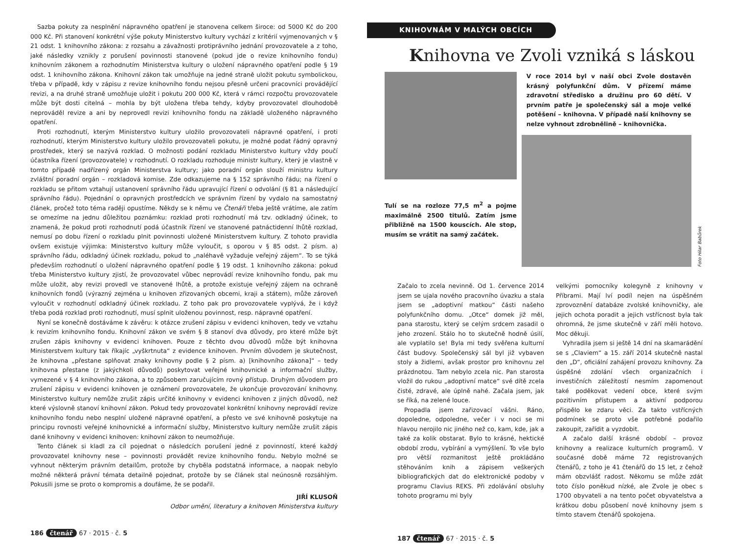Sazba pokuty za nesplnění nápravného opatření je stanovena celkem široce: od 5000 Kč do 200 000 Kč. Při stanovení konkrétní výše pokuty Ministerstvo kultury vychází z kritérií vyjmenovaných v § 21 odst. 1 knihovního zákona: z rozsahu a závažnosti protiprávního jednání provozovatele a z toho, jaké následky vznikly z porušení povinnosti stanovené (pokud jde o revize knihovního fondu) knihovním zákonem a rozhodnutím Ministerstva kultury o uložení nápravného opatření podle § 19 odst. 1 knihovního zákona. Knihovní zákon tak umožňuje na jedné straně uložit pokutu symbolickou, třeba v případě, kdy v zápisu z revize knihovního fondu nejsou přesně určeni pracovníci provádějící revizi, a na druhé straně umožňuje uložit i pokutu 200 000 Kč, která v rámci rozpočtu provozovatele může být dosti citelná – mohla by být uložena třeba tehdy, kdyby provozovatel dlouhodobě neprováděl revize a ani by neprovedl revizi knihovního fondu na základě uloženého nápravného opatření.
Proti rozhodnutí, kterým Ministerstvo kultury uložilo provozovateli nápravné opatření, i proti rozhodnutí, kterým Ministerstvo kultury uložilo provozovateli pokutu, je možné podat řádný opravný prostředek, který se nazývá rozklad. O možnosti podání rozkladu Ministerstvo kultury vždy poučí účastníka řízení (provozovatele) v rozhodnutí. O rozkladu rozhoduje ministr kultury, který je vlastně v tomto případě nadřízený orgán Ministerstva kultury; jako poradní orgán slouží ministru kultury zvláštní poradní orgán – rozkladová komise. Zde odkazujeme na § 152 správního řádu; na řízení o rozkladu se přitom vztahují ustanovení správního řádu upravující řízení o odvolání (§ 81 a následující správního řádu). Pojednání o opravných prostředcích ve správním řízení by vydalo na samostatný článek, pročež toto téma raději opustíme. Někdy se k němu ve Čtenáři třeba ještě vrátíme, ale zatím se omezíme na jednu důležitou poznámku: rozklad proti rozhodnutí má tzv. odkladný účinek, to znamená, že pokud proti rozhodnutí podá účastník řízení ve stanovené patnáctidenní lhůtě rozklad, nemusí po dobu řízení o rozkladu plnit povinnosti uložené Ministerstvem kultury. Z tohoto pravidla ovšem existuje výjimka: Ministerstvo kultury může vyloučit, s oporou v § 85 odst. 2 písm. a) správního řádu, odkladný účinek rozkladu, pokud to „naléhavě vyžaduje veřejný zájem“. To se týká především rozhodnutí o uložení nápravného opatření podle § 19 odst. 1 knihovního zákona: pokud třeba Ministerstvo kultury zjistí, že provozovatel vůbec neprovádí revize knihovního fondu, pak mu může uložit, aby revizi provedl ve stanovené lhůtě, a protože existuje veřejný zájem na ochraně knihovních fondů (výrazný zejména u knihoven zřizovaných obcemi, kraji a státem), může zároveň vyloučit v rozhodnutí odkladný účinek rozkladu. Z toho pak pro provozovatele vyplývá, že i když třeba podá rozklad proti rozhodnutí, musí splnit uloženou povinnost, resp. nápravné opatření.
Nyní se konečně dostáváme k závěru: k otázce zrušení zápisu v evidenci knihoven, tedy ve vztahu k revizím knihovního fondu. Knihovní zákon ve svém § 8 stanoví dva důvody, pro které může být zrušen zápis knihovny v evidenci knihoven. Pouze z těchto dvou důvodů může být knihovna Ministerstvem kultury tak říkajíc „vyškrtnuta“ z evidence knihoven. Prvním důvodem je skutečnost, že knihovna „přestane splňovat znaky knihovny podle § 2 písm. a) [knihovního zákona]“ – tedy knihovna přestane (z jakýchkoli důvodů) poskytovat veřejné knihovnické a informační služby, vymezené v § 4 knihovního zákona, a to způsobem zaručujícím rovný přístup. Druhým důvodem pro zrušení zápisu v evidenci knihoven je oznámení provozovatele, že ukončuje provozování knihovny. Ministerstvo kultury nemůže zrušit zápis určité knihovny v evidenci knihoven z jiných důvodů, než které výslovně stanoví knihovní zákon. Pokud tedy provozovatel konkrétní knihovny neprovádí revize knihovního fondu nebo nesplní uložené nápravné opatření, a přesto ve své knihovně poskytuje na principu rovnosti veřejné knihovnické a informační služby, Ministerstvo kultury nemůže zrušit zápis dané knihovny v evidenci knihoven: knihovní zákon to neumožňuje.
Tento článek si kladl za cíl pojednat o následcích porušení jedné z povinností, které každý provozovatel knihovny nese – povinnosti provádět revize knihovního fondu. Nebylo možné se vyhnout některým právním detailům, protože by chyběla podstatná informace, a naopak nebylo možné některá právní témata detailně pojednat, protože by se článek stal neúnosně rozsáhlým. Pokusili jsme se proto o kompromis a doufáme, že se podařil.
JIŘÍ KLUSOŇ
Odbor umění, literatury a knihoven Ministerstva kultury
186 čtenář 67 · 2015 · č. 5
KNIHOVNÁM V MALÝCH OBCÍCH
Knihovna ve Zvoli vzniká s láskou
Tulí se na rozloze 77,5 m<sup>2</sup> a pojme maximálně 2500 titulů. Zatím jsme přibližně na 1500 kouscích. Ale stop, musím se vrátit na samý začátek.
V roce 2014 byl v naší obci Zvole dostavěn krásný polyfunkční dům. V přízemí máme zdravotní středisko a družinu pro 60 dětí. V prvním patře je společenský sál a moje velké potěšení – knihovna. V případě naší knihovny se nelze vyhnout zdrobnělině – knihovnička.
Foto Hilar Babůrek
Začalo to zcela nevinně. Od 1. července 2014 jsem se ujala nového pracovního úvazku a stala jsem se „adoptivní matkou“ části našeho polyfunkčního domu. „Otce“ domek již měl, pana starostu, který se celým srdcem zasadil o jeho zrození. Stálo ho to skutečně hodně úsilí, ale vyplatilo se! Byla mi tedy svěřena kulturní část budovy. Společenský sál byl již vybaven stoly a židlemi, avšak prostor pro knihovnu zel prázdnotou. Tam nebylo zcela nic. Pan starosta vložil do rukou „adoptivní matce“ své dítě zcela čisté, zdravé, ale úplně nahé. Začala jsem, jak se říká, na zelené louce.
Propadla jsem zařizovací vášni. Ráno, dopoledne, odpoledne, večer i v noci se mi hlavou nerojilo nic jiného než co, kam, kde, jak a také za kolik obstarat. Bylo to krásné, hektické období zrodu, vybírání a vymýšlení. To vše bylo pro větší rozmanitost ještě prokládáno stěhováním knih a zápisem veškerých bibliografických dat do elektronické podoby v programu Clavius REKS. Při zdolávání obsluhy tohoto programu mi byly
velkými pomocníky kolegyně z knihovny v Příbrami. Mají lví podíl nejen na úspěšném zprovoznění databáze zvolské knihovničky, ale jejich ochota poradit a jejich vstřícnost byla tak ohromná, že jsme skutečně v září měli hotovo. Moc děkuji.
Vyhradila jsem si ještě 14 dní na skamarádění se s „Claviem“ a 15. září 2014 skutečně nastal den „D“, oficiální zahájení provozu knihovny. Za úspěšné zdolání všech organizačních i investičních záležitostí nesmím zapomenout také poděkovat vedení obce, které svým pozitivním přístupem a aktivní podporou přispělo ke zdaru věci. Za takto vstřícných podmínek se proto vše potřebné podařilo zakoupit, zařídit a vyzdobit.
A začalo další krásné období – provoz knihovny a realizace kulturních programů. V současné době máme 72 registrovaných čtenářů, z toho je 41 čtenářů do 15 let, z čehož mám obzvlášť radost. Někomu se může zdát toto číslo poněkud nízké, ale Zvole je obec s 1700 obyvateli a na tento počet obyvatelstva a krátkou dobu působení nové knihovny jsem s tímto stavem čtenářů spokojena.
187 čtenář 67 · 2015 · č. 5